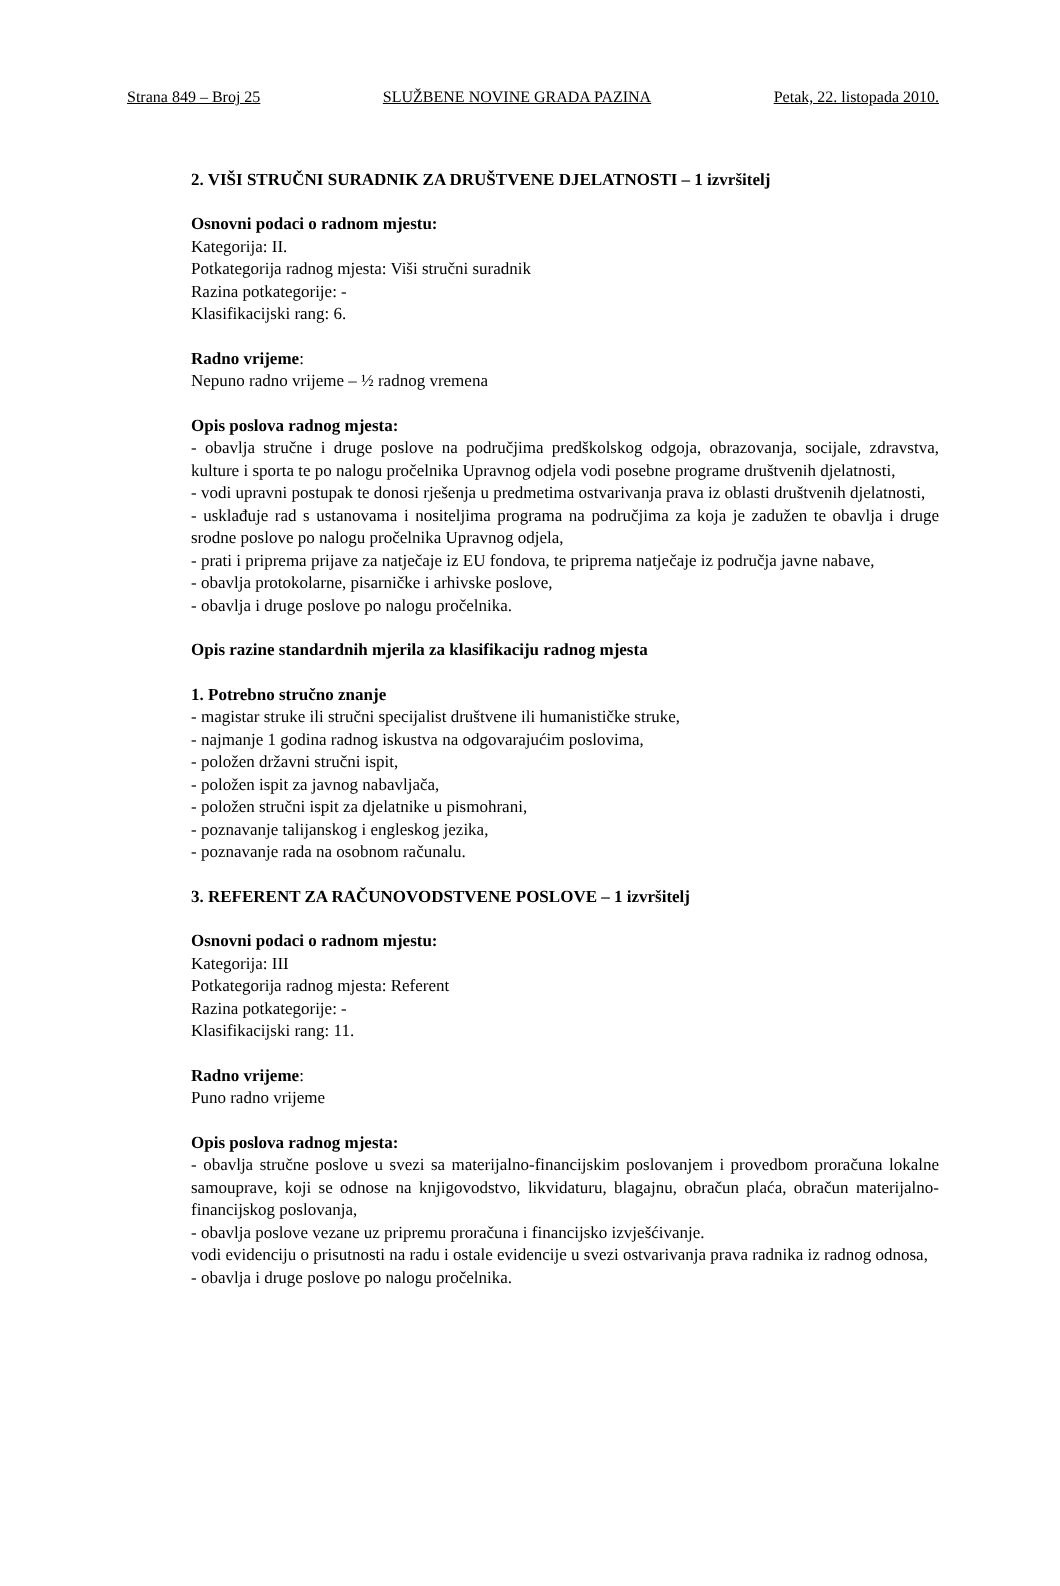Strana 849 – Broj 25 SLUŽBENE NOVINE GRADA PAZINA Petak, 22. listopada 2010.
2. VIŠI STRUČNI SURADNIK ZA DRUŠTVENE DJELATNOSTI – 1 izvršitelj
Osnovni podaci o radnom mjestu:
Kategorija: II.
Potkategorija radnog mjesta: Viši stručni suradnik
Razina potkategorije: -
Klasifikacijski rang: 6.
Radno vrijeme:
Nepuno radno vrijeme – ½ radnog vremena
Opis poslova radnog mjesta:
- obavlja stručne i druge poslove na područjima predškolskog odgoja, obrazovanja, socijale, zdravstva, kulture i sporta te po nalogu pročelnika Upravnog odjela vodi posebne programe društvenih djelatnosti,
- vodi upravni postupak te donosi rješenja u predmetima ostvarivanja prava iz oblasti društvenih djelatnosti,
- usklađuje rad s ustanovama i nositeljima programa na područjima za koja je zadužen te obavlja i druge srodne poslove po nalogu pročelnika Upravnog odjela,
- prati i priprema prijave za natječaje iz EU fondova, te priprema natječaje iz područja javne nabave,
- obavlja protokolarne, pisarničke i arhivske poslove,
- obavlja i druge poslove po nalogu pročelnika.
Opis razine standardnih mjerila za klasifikaciju radnog mjesta
1. Potrebno stručno znanje
- magistar struke ili stručni specijalist društvene ili humanističke struke,
- najmanje 1 godina radnog iskustva na odgovarajućim poslovima,
- položen državni stručni ispit,
- položen ispit za javnog nabavljača,
- položen stručni ispit za djelatnike u pismohrani,
- poznavanje talijanskog i engleskog jezika,
- poznavanje rada na osobnom računalu.
3. REFERENT ZA RAČUNOVODSTVENE POSLOVE – 1 izvršitelj
Osnovni podaci o radnom mjestu:
Kategorija: III
Potkategorija radnog mjesta: Referent
Razina potkategorije: -
Klasifikacijski rang: 11.
Radno vrijeme:
Puno radno vrijeme
Opis poslova radnog mjesta:
- obavlja stručne poslove u svezi sa materijalno-financijskim poslovanjem i provedbom proračuna lokalne samouprave, koji se odnose na knjigovodstvo, likvidaturu, blagajnu, obračun plaća, obračun materijalno-financijskog poslovanja,
- obavlja poslove vezane uz pripremu proračuna i financijsko izvješćivanje.
vodi evidenciju o prisutnosti na radu i ostale evidencije u svezi ostvarivanja prava radnika iz radnog odnosa,
- obavlja i druge poslove po nalogu pročelnika.